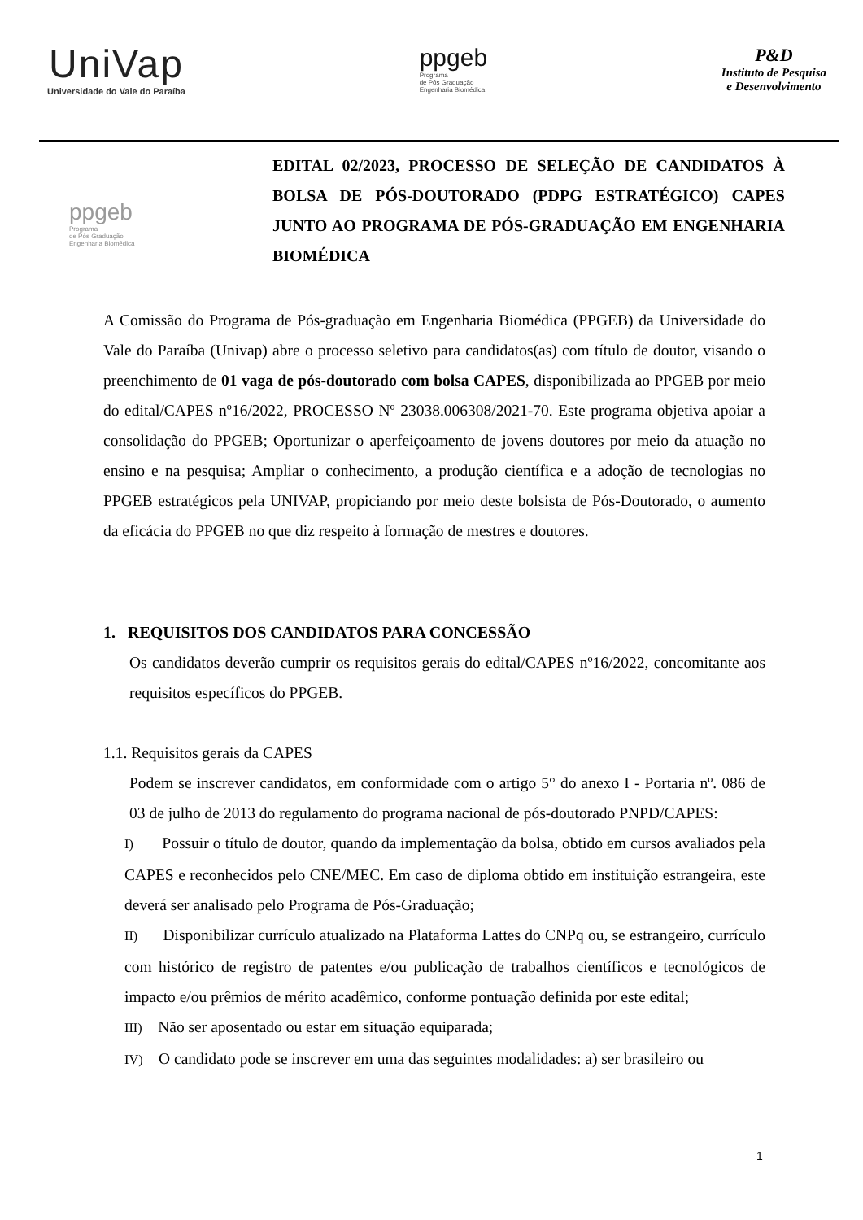UniVap
Universidade do Vale do Paraíba
ppgeb
Programa
de Pós Graduação
Engenharia Biomédica
P&D
Instituto de Pesquisa
e Desenvolvimento
ppgeb
Programa
de Pós Graduação
Engenharia Biomédica
EDITAL 02/2023, PROCESSO DE SELEÇÃO DE CANDIDATOS À BOLSA DE PÓS-DOUTORADO (PDPG ESTRATÉGICO) CAPES JUNTO AO PROGRAMA DE PÓS-GRADUAÇÃO EM ENGENHARIA BIOMÉDICA
A Comissão do Programa de Pós-graduação em Engenharia Biomédica (PPGEB) da Universidade do Vale do Paraíba (Univap) abre o processo seletivo para candidatos(as) com título de doutor, visando o preenchimento de 01 vaga de pós-doutorado com bolsa CAPES, disponibilizada ao PPGEB por meio do edital/CAPES nº16/2022, PROCESSO Nº 23038.006308/2021-70. Este programa objetiva apoiar a consolidação do PPGEB; Oportunizar o aperfeiçoamento de jovens doutores por meio da atuação no ensino e na pesquisa; Ampliar o conhecimento, a produção científica e a adoção de tecnologias no PPGEB estratégicos pela UNIVAP, propiciando por meio deste bolsista de Pós-Doutorado, o aumento da eficácia do PPGEB no que diz respeito à formação de mestres e doutores.
1. REQUISITOS DOS CANDIDATOS PARA CONCESSÃO
Os candidatos deverão cumprir os requisitos gerais do edital/CAPES nº16/2022, concomitante aos requisitos específicos do PPGEB.
1.1. Requisitos gerais da CAPES
Podem se inscrever candidatos, em conformidade com o artigo 5° do anexo I - Portaria nº. 086 de 03 de julho de 2013 do regulamento do programa nacional de pós-doutorado PNPD/CAPES:
I) Possuir o título de doutor, quando da implementação da bolsa, obtido em cursos avaliados pela CAPES e reconhecidos pelo CNE/MEC. Em caso de diploma obtido em instituição estrangeira, este deverá ser analisado pelo Programa de Pós-Graduação;
II) Disponibilizar currículo atualizado na Plataforma Lattes do CNPq ou, se estrangeiro, currículo com histórico de registro de patentes e/ou publicação de trabalhos científicos e tecnológicos de impacto e/ou prêmios de mérito acadêmico, conforme pontuação definida por este edital;
III) Não ser aposentado ou estar em situação equiparada;
IV) O candidato pode se inscrever em uma das seguintes modalidades: a) ser brasileiro ou
1